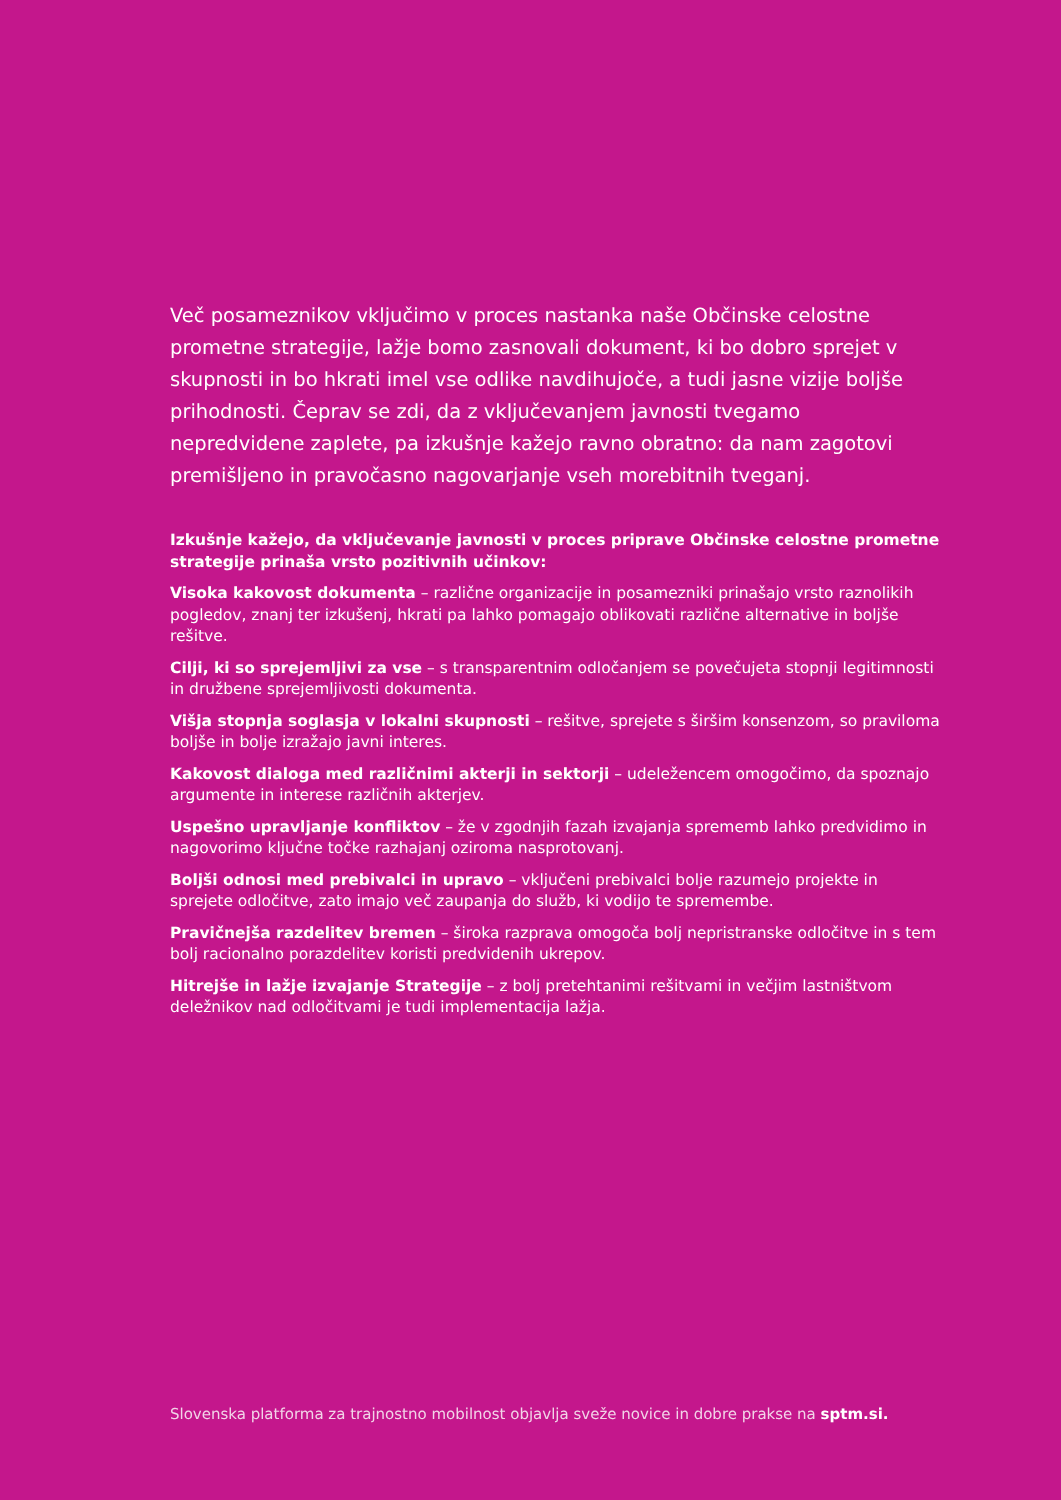Več posameznikov vključimo v proces nastanka naše Občinske celostne prometne strategije, lažje bomo zasnovali dokument, ki bo dobro sprejet v skupnosti in bo hkrati imel vse odlike navdihujoče, a tudi jasne vizije boljše prihodnosti. Čeprav se zdi, da z vključevanjem javnosti tvegamo nepredvidene zaplete, pa izkušnje kažejo ravno obratno: da nam zagotovi premišljeno in pravočasno nagovarjanje vseh morebitnih tveganj.
Izkušnje kažejo, da vključevanje javnosti v proces priprave Občinske celostne prometne strategije prinaša vrsto pozitivnih učinkov:
Visoka kakovost dokumenta – različne organizacije in posamezniki prinašajo vrsto raznolikih pogledov, znanj ter izkušenj, hkrati pa lahko pomagajo oblikovati različne alternative in boljše rešitve.
Cilji, ki so sprejemljivi za vse – s transparentnim odločanjem se povečujeta stopnji legitimnosti in družbene sprejemljivosti dokumenta.
Višja stopnja soglasja v lokalni skupnosti – rešitve, sprejete s širšim konsenzom, so praviloma boljše in bolje izražajo javni interes.
Kakovost dialoga med različnimi akterji in sektorji – udeležencem omogočimo, da spoznajo argumente in interese različnih akterjev.
Uspešno upravljanje konfliktov – že v zgodnjih fazah izvajanja sprememb lahko predvidimo in nagovorimo ključne točke razhajanj oziroma nasprotovanj.
Boljši odnosi med prebivalci in upravo – vključeni prebivalci bolje razumejo projekte in sprejete odločitve, zato imajo več zaupanja do služb, ki vodijo te spremembe.
Pravičnejša razdelitev bremen – široka razprava omogoča bolj nepristranske odločitve in s tem bolj racionalno porazdelitev koristi predvidenih ukrepov.
Hitrejše in lažje izvajanje Strategije – z bolj pretehtanimi rešitvami in večjim lastništvom deležnikov nad odločitvami je tudi implementacija lažja.
Slovenska platforma za trajnostno mobilnost objavlja sveže novice in dobre prakse na sptm.si.